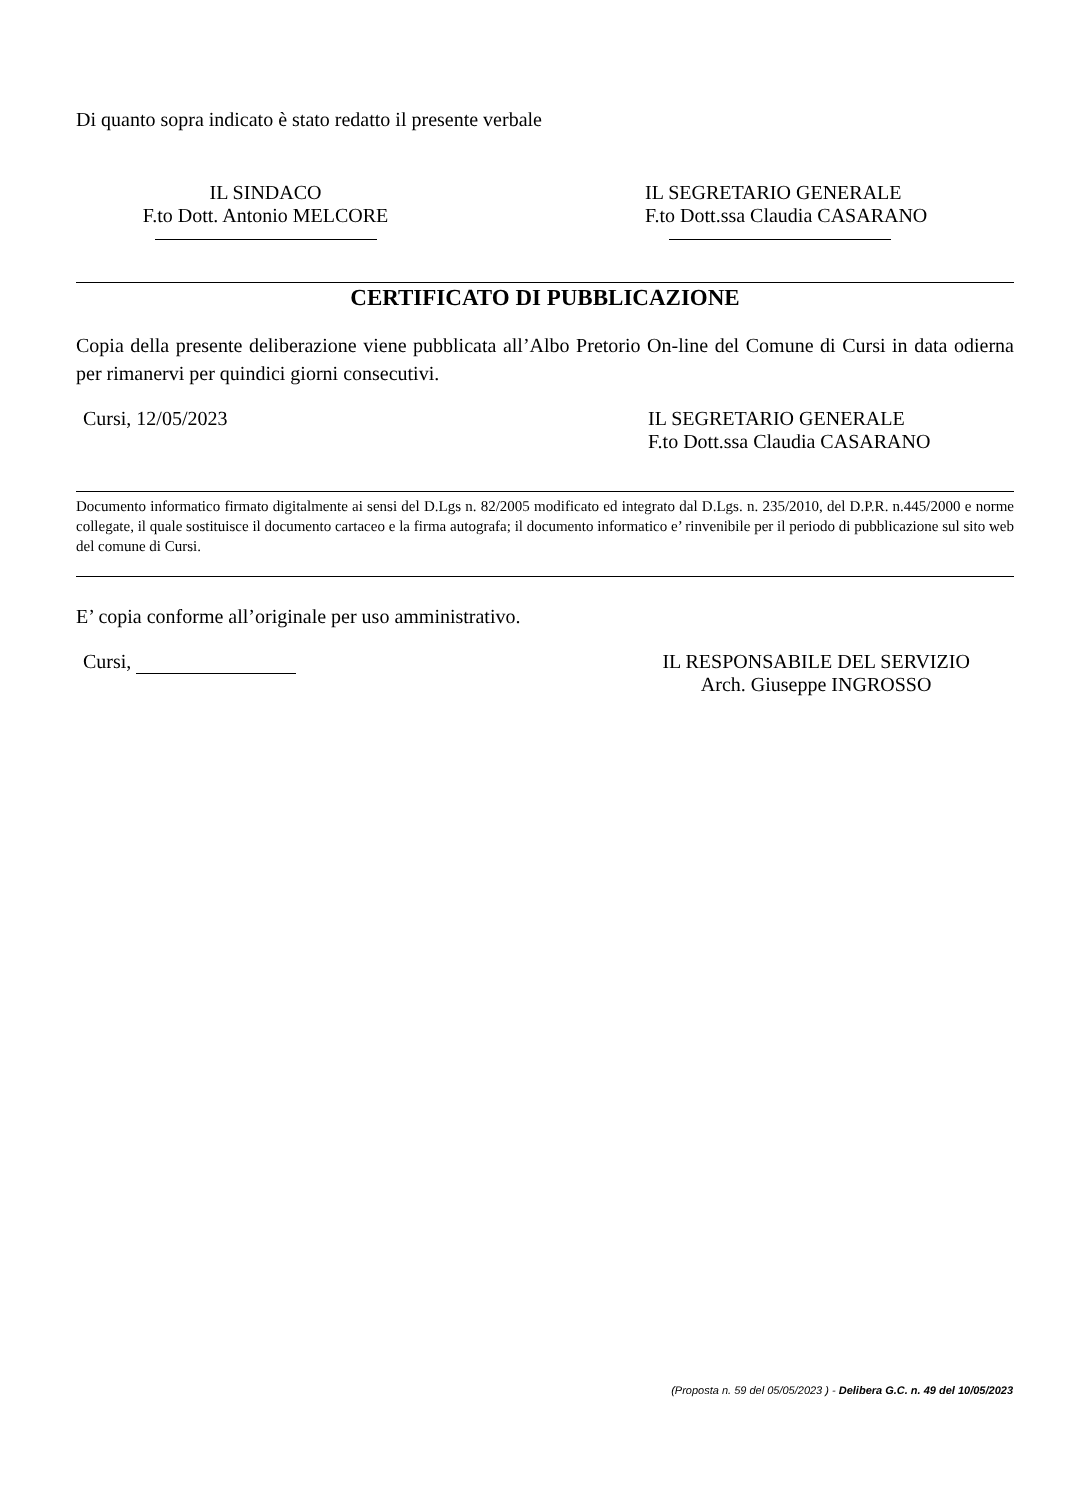Di quanto sopra indicato è stato redatto il presente verbale
IL SINDACO
F.to Dott. Antonio MELCORE
IL SEGRETARIO GENERALE
F.to Dott.ssa Claudia CASARANO
CERTIFICATO DI PUBBLICAZIONE
Copia della presente deliberazione viene pubblicata all’Albo Pretorio On-line del Comune di Cursi in data odierna per rimanervi per quindici giorni consecutivi.
Cursi, 12/05/2023 IL SEGRETARIO GENERALE
F.to Dott.ssa Claudia CASARANO
Documento informatico firmato digitalmente ai sensi del D.Lgs n. 82/2005 modificato ed integrato dal D.Lgs. n. 235/2010, del D.P.R. n.445/2000 e norme collegate, il quale sostituisce il documento cartaceo e la firma autografa; il documento informatico e’ rinvenibile per il periodo di pubblicazione sul sito web del comune di Cursi.
E’ copia conforme all’originale per uso amministrativo.
Cursi, IL RESPONSABILE DEL SERVIZIO
Arch. Giuseppe INGROSSO
(Proposta n. 59 del 05/05/2023 ) - Delibera G.C. n. 49 del 10/05/2023